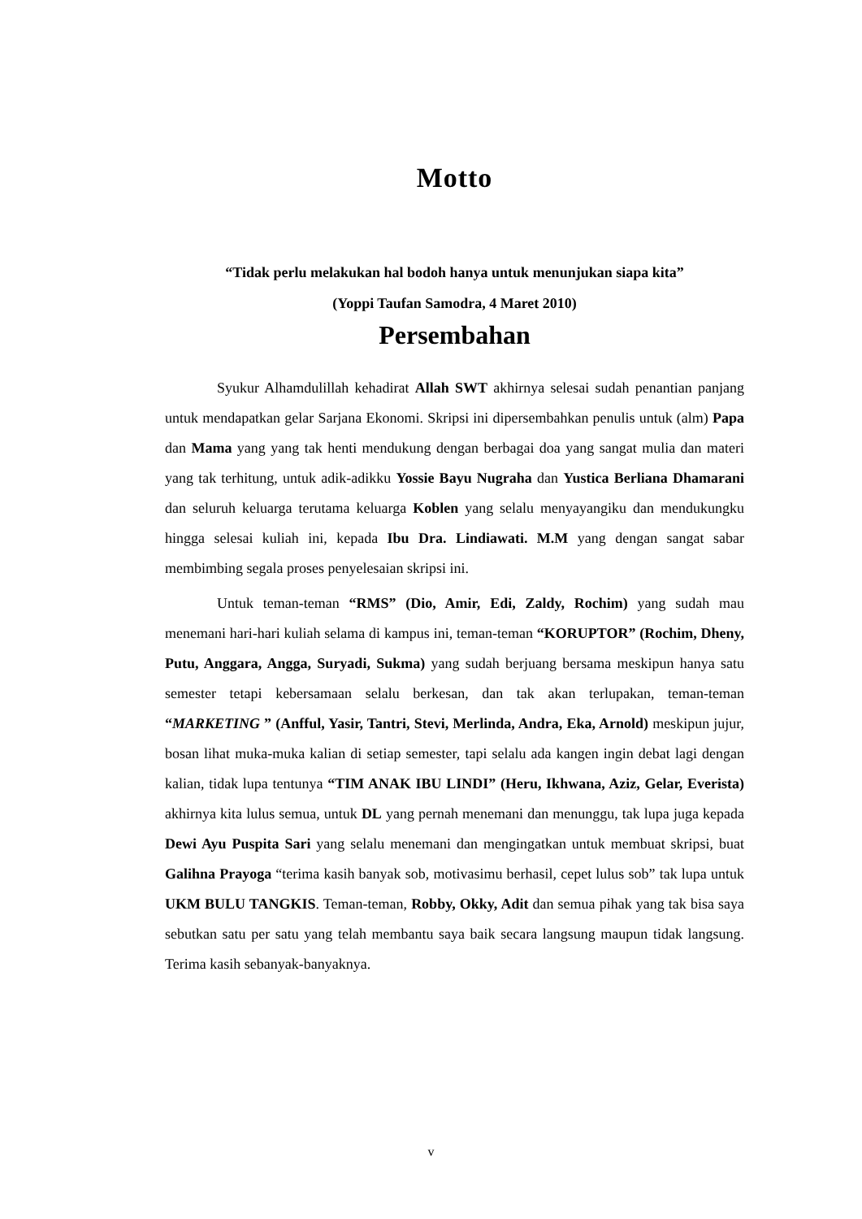Motto
“Tidak perlu melakukan hal bodoh hanya untuk menunjukan siapa kita”
(Yoppi Taufan Samodra, 4 Maret 2010)
Persembahan
Syukur Alhamdulillah kehadirat Allah SWT akhirnya selesai sudah penantian panjang untuk mendapatkan gelar Sarjana Ekonomi. Skripsi ini dipersembahkan penulis untuk (alm) Papa dan Mama yang yang tak henti mendukung dengan berbagai doa yang sangat mulia dan materi yang tak terhitung, untuk adik-adikku Yossie Bayu Nugraha dan Yustica Berliana Dhamarani dan seluruh keluarga terutama keluarga Koblen yang selalu menyayangiku dan mendukungku hingga selesai kuliah ini, kepada Ibu Dra. Lindiawati. M.M yang dengan sangat sabar membimbing segala proses penyelesaian skripsi ini.
Untuk teman-teman “RMS” (Dio, Amir, Edi, Zaldy, Rochim) yang sudah mau menemani hari-hari kuliah selama di kampus ini, teman-teman “KORUPTOR” (Rochim, Dheny, Putu, Anggara, Angga, Suryadi, Sukma) yang sudah berjuang bersama meskipun hanya satu semester tetapi kebersamaan selalu berkesan, dan tak akan terlupakan, teman-teman “MARKETING ” (Anfful, Yasir, Tantri, Stevi, Merlinda, Andra, Eka, Arnold) meskipun jujur, bosan lihat muka-muka kalian di setiap semester, tapi selalu ada kangen ingin debat lagi dengan kalian, tidak lupa tentunya “TIM ANAK IBU LINDI” (Heru, Ikhwana, Aziz, Gelar, Everista) akhirnya kita lulus semua, untuk DL yang pernah menemani dan menunggu, tak lupa juga kepada Dewi Ayu Puspita Sari yang selalu menemani dan mengingatkan untuk membuat skripsi, buat Galihna Prayoga “terima kasih banyak sob, motivasimu berhasil, cepet lulus sob” tak lupa untuk UKM BULU TANGKIS. Teman-teman, Robby, Okky, Adit dan semua pihak yang tak bisa saya sebutkan satu per satu yang telah membantu saya baik secara langsung maupun tidak langsung. Terima kasih sebanyak-banyaknya.
v